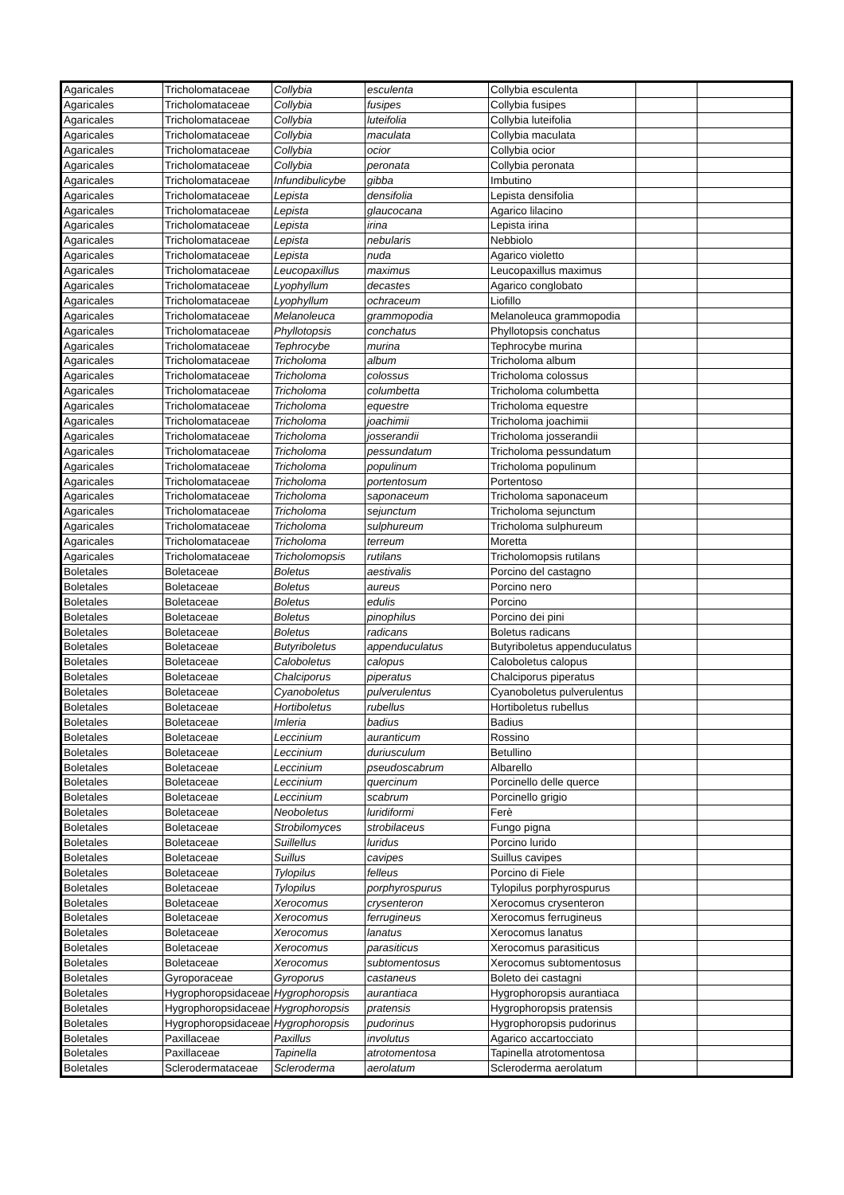| Agaricales | Tricholomataceae | Collybia | esculenta | Collybia esculenta | | |
| Agaricales | Tricholomataceae | Collybia | fusipes | Collybia fusipes | | |
| Agaricales | Tricholomataceae | Collybia | luteifolia | Collybia luteifolia | | |
| Agaricales | Tricholomataceae | Collybia | maculata | Collybia maculata | | |
| Agaricales | Tricholomataceae | Collybia | ocior | Collybia ocior | | |
| Agaricales | Tricholomataceae | Collybia | peronata | Collybia peronata | | |
| Agaricales | Tricholomataceae | Infundibulicybe | gibba | Imbutino | | |
| Agaricales | Tricholomataceae | Lepista | densifolia | Lepista densifolia | | |
| Agaricales | Tricholomataceae | Lepista | glaucocana | Agarico lilacino | | |
| Agaricales | Tricholomataceae | Lepista | irina | Lepista irina | | |
| Agaricales | Tricholomataceae | Lepista | nebularis | Nebbiolo | | |
| Agaricales | Tricholomataceae | Lepista | nuda | Agarico violetto | | |
| Agaricales | Tricholomataceae | Leucopaxillus | maximus | Leucopaxillus maximus | | |
| Agaricales | Tricholomataceae | Lyophyllum | decastes | Agarico conglobato | | |
| Agaricales | Tricholomataceae | Lyophyllum | ochraceum | Liofillo | | |
| Agaricales | Tricholomataceae | Melanoleuca | grammopodia | Melanoleuca grammopodia | | |
| Agaricales | Tricholomataceae | Phyllotopsis | conchatus | Phyllotopsis conchatus | | |
| Agaricales | Tricholomataceae | Tephrocybe | murina | Tephrocybe murina | | |
| Agaricales | Tricholomataceae | Tricholoma | album | Tricholoma album | | |
| Agaricales | Tricholomataceae | Tricholoma | colossus | Tricholoma colossus | | |
| Agaricales | Tricholomataceae | Tricholoma | columbetta | Tricholoma columbetta | | |
| Agaricales | Tricholomataceae | Tricholoma | equestre | Tricholoma equestre | | |
| Agaricales | Tricholomataceae | Tricholoma | joachimii | Tricholoma joachimii | | |
| Agaricales | Tricholomataceae | Tricholoma | josserandii | Tricholoma josserandii | | |
| Agaricales | Tricholomataceae | Tricholoma | pessundatum | Tricholoma pessundatum | | |
| Agaricales | Tricholomataceae | Tricholoma | populinum | Tricholoma populinum | | |
| Agaricales | Tricholomataceae | Tricholoma | portentosum | Portentoso | | |
| Agaricales | Tricholomataceae | Tricholoma | saponaceum | Tricholoma saponaceum | | |
| Agaricales | Tricholomataceae | Tricholoma | sejunctum | Tricholoma sejunctum | | |
| Agaricales | Tricholomataceae | Tricholoma | sulphureum | Tricholoma sulphureum | | |
| Agaricales | Tricholomataceae | Tricholoma | terreum | Moretta | | |
| Agaricales | Tricholomataceae | Tricholomopsis | rutilans | Tricholomopsis rutilans | | |
| Boletales | Boletaceae | Boletus | aestivalis | Porcino del castagno | | |
| Boletales | Boletaceae | Boletus | aureus | Porcino nero | | |
| Boletales | Boletaceae | Boletus | edulis | Porcino | | |
| Boletales | Boletaceae | Boletus | pinophilus | Porcino dei pini | | |
| Boletales | Boletaceae | Boletus | radicans | Boletus radicans | | |
| Boletales | Boletaceae | Butyriboletus | appenduculatus | Butyriboletus appenduculatus | | |
| Boletales | Boletaceae | Caloboletus | calopus | Caloboletus calopus | | |
| Boletales | Boletaceae | Chalciporus | piperatus | Chalciporus piperatus | | |
| Boletales | Boletaceae | Cyanoboletus | pulverulentus | Cyanoboletus pulverulentus | | |
| Boletales | Boletaceae | Hortiboletus | rubellus | Hortiboletus rubellus | | |
| Boletales | Boletaceae | Imleria | badius | Badius | | |
| Boletales | Boletaceae | Leccinium | auranticum | Rossino | | |
| Boletales | Boletaceae | Leccinium | duriusculum | Betullino | | |
| Boletales | Boletaceae | Leccinium | pseudoscabrum | Albarello | | |
| Boletales | Boletaceae | Leccinium | quercinum | Porcinello delle querce | | |
| Boletales | Boletaceae | Leccinium | scabrum | Porcinello grigio | | |
| Boletales | Boletaceae | Neoboletus | luridiformi | Ferè | | |
| Boletales | Boletaceae | Strobilomyces | strobilaceus | Fungo pigna | | |
| Boletales | Boletaceae | Suillellus | luridus | Porcino lurido | | |
| Boletales | Boletaceae | Suillus | cavipes | Suillus cavipes | | |
| Boletales | Boletaceae | Tylopilus | felleus | Porcino di Fiele | | |
| Boletales | Boletaceae | Tylopilus | porphyrospurus | Tylopilus porphyrospurus | | |
| Boletales | Boletaceae | Xerocomus | crysenteron | Xerocomus crysenteron | | |
| Boletales | Boletaceae | Xerocomus | ferrugineus | Xerocomus ferrugineus | | |
| Boletales | Boletaceae | Xerocomus | lanatus | Xerocomus lanatus | | |
| Boletales | Boletaceae | Xerocomus | parasiticus | Xerocomus parasiticus | | |
| Boletales | Boletaceae | Xerocomus | subtomentosus | Xerocomus subtomentosus | | |
| Boletales | Gyroporaceae | Gyroporus | castaneus | Boleto dei castagni | | |
| Boletales | Hygrophoropsidaceae | Hygrophoropsis | aurantiaca | Hygrophoropsis aurantiaca | | |
| Boletales | Hygrophoropsidaceae | Hygrophoropsis | pratensis | Hygrophoropsis pratensis | | |
| Boletales | Hygrophoropsidaceae | Hygrophoropsis | pudorinus | Hygrophoropsis pudorinus | | |
| Boletales | Paxillaceae | Paxillus | involutus | Agarico accartocciato | | |
| Boletales | Paxillaceae | Tapinella | atrotomentosa | Tapinella atrotomentosa | | |
| Boletales | Sclerodermataceae | Scleroderma | aerolatum | Scleroderma aerolatum | | |